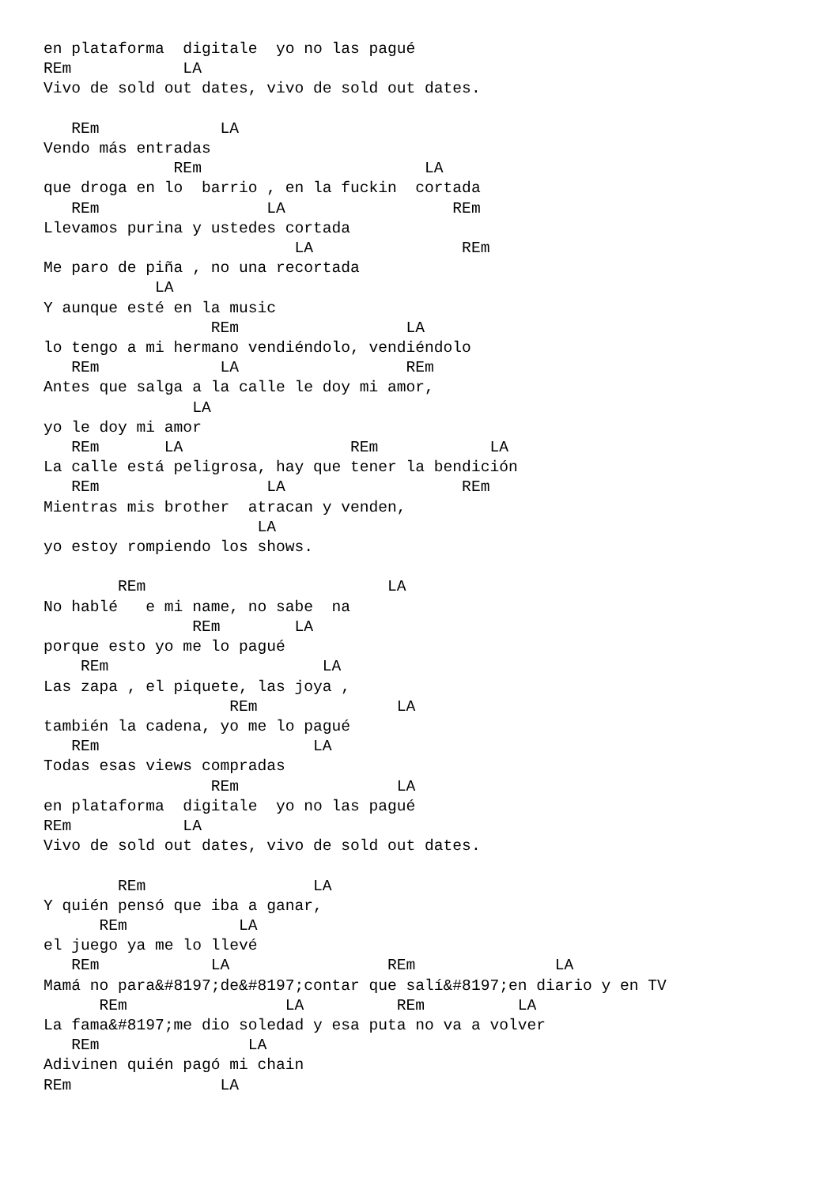en plataforma  digitale  yo no las pagué
REm            LA
Vivo de sold out dates, vivo de sold out dates.

   REm             LA
Vendo más entradas
              REm                        LA
que droga en lo  barrio , en la fuckin  cortada
   REm                  LA                  REm
Llevamos purina y ustedes cortada
                           LA                REm
Me paro de piña , no una recortada
            LA
Y aunque esté en la music
                  REm                  LA
lo tengo a mi hermano vendiéndolo, vendiéndolo
   REm             LA                  REm
Antes que salga a la calle le doy mi amor,
                LA
yo le doy mi amor
   REm       LA                  REm            LA
La calle está peligrosa, hay que tener la bendición
   REm                  LA                   REm
Mientras mis brother  atracan y venden,
                       LA
yo estoy rompiendo los shows.

        REm                          LA
No hablé   e mi name, no sabe  na
                REm        LA
porque esto yo me lo pagué
    REm                       LA
Las zapa , el piquete, las joya ,
                    REm               LA
también la cadena, yo me lo pagué
   REm                       LA
Todas esas views compradas
                  REm                 LA
en plataforma  digitale  yo no las pagué
REm            LA
Vivo de sold out dates, vivo de sold out dates.

        REm                  LA
Y quién pensó que iba a ganar,
      REm            LA
el juego ya me lo llevé
   REm            LA                 REm               LA
Mamá no para&#8197;de&#8197;contar que salí&#8197;en diario y en TV
      REm                 LA          REm          LA
La fama&#8197;me dio soledad y esa puta no va a volver
   REm                LA
Adivinen quién pagó mi chain
REm                LA